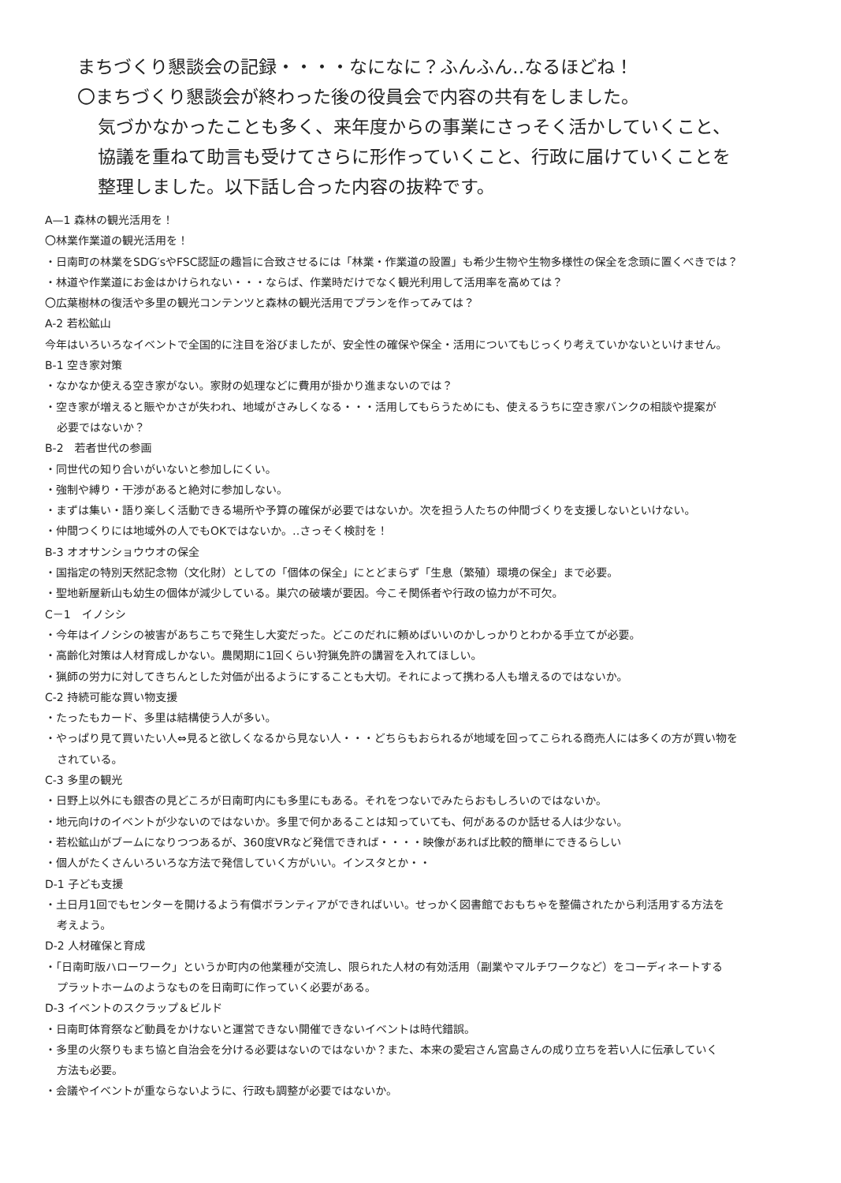まちづくり懇談会の記録・・・・なになに？ふんふん‥なるほどね！
〇まちづくり懇談会が終わった後の役員会で内容の共有をしました。
気づかなかったことも多く、来年度からの事業にさっそく活かしていくこと、
協議を重ねて助言も受けてさらに形作っていくこと、行政に届けていくことを
整理しました。以下話し合った内容の抜粋です。
A—1 森林の観光活用を！
〇林業作業道の観光活用を！
・日南町の林業をSDG′sやFSC認証の趣旨に合致させるには「林業・作業道の設置」も希少生物や生物多様性の保全を念頭に置くべきでは？
・林道や作業道にお金はかけられない・・・ならば、作業時だけでなく観光利用して活用率を高めては？
〇広葉樹林の復活や多里の観光コンテンツと森林の観光活用でプランを作ってみては？
A-2 若松鉱山
今年はいろいろなイベントで全国的に注目を浴びましたが、安全性の確保や保全・活用についてもじっくり考えていかないといけません。
B-1 空き家対策
・なかなか使える空き家がない。家財の処理などに費用が掛かり進まないのでは？
・空き家が増えると賑やかさが失われ、地域がさみしくなる・・・活用してもらうためにも、使えるうちに空き家バンクの相談や提案が
必要ではないか？
B-2　若者世代の参画
・同世代の知り合いがいないと参加しにくい。
・強制や縛り・干渉があると絶対に参加しない。
・まずは集い・語り楽しく活動できる場所や予算の確保が必要ではないか。次を担う人たちの仲間づくりを支援しないといけない。
・仲間つくりには地域外の人でもOKではないか。‥さっそく検討を！
B-3 オオサンショウウオの保全
・国指定の特別天然記念物（文化財）としての「個体の保全」にとどまらず「生息（繁殖）環境の保全」まで必要。
・聖地新屋新山も幼生の個体が減少している。巣穴の破壊が要因。今こそ関係者や行政の協力が不可欠。
C－1　イノシシ
・今年はイノシシの被害があちこちで発生し大変だった。どこのだれに頼めばいいのかしっかりとわかる手立てが必要。
・高齢化対策は人材育成しかない。農閑期に1回くらい狩猟免許の講習を入れてほしい。
・猟師の労力に対してきちんとした対価が出るようにすることも大切。それによって携わる人も増えるのではないか。
C-2 持続可能な買い物支援
・たったもカード、多里は結構使う人が多い。
・やっぱり見て買いたい人⇔見ると欲しくなるから見ない人・・・どちらもおられるが地域を回ってこられる商売人には多くの方が買い物を
されている。
C-3 多里の観光
・日野上以外にも銀杏の見どころが日南町内にも多里にもある。それをつないでみたらおもしろいのではないか。
・地元向けのイベントが少ないのではないか。多里で何かあることは知っていても、何があるのか話せる人は少ない。
・若松鉱山がブームになりつつあるが、360度VRなど発信できれば・・・・映像があれば比較的簡単にできるらしい
・個人がたくさんいろいろな方法で発信していく方がいい。インスタとか・・
D-1 子ども支援
・土日月1回でもセンターを開けるよう有償ボランティアができればいい。せっかく図書館でおもちゃを整備されたから利活用する方法を
考えよう。
D-2 人材確保と育成
・「日南町版ハローワーク」というか町内の他業種が交流し、限られた人材の有効活用（副業やマルチワークなど）をコーディネートする
プラットホームのようなものを日南町に作っていく必要がある。
D-3 イベントのスクラップ＆ビルド
・日南町体育祭など動員をかけないと運営できない開催できないイベントは時代錯誤。
・多里の火祭りもまち協と自治会を分ける必要はないのではないか？また、本来の愛宕さん宮島さんの成り立ちを若い人に伝承していく
方法も必要。
・会議やイベントが重ならないように、行政も調整が必要ではないか。